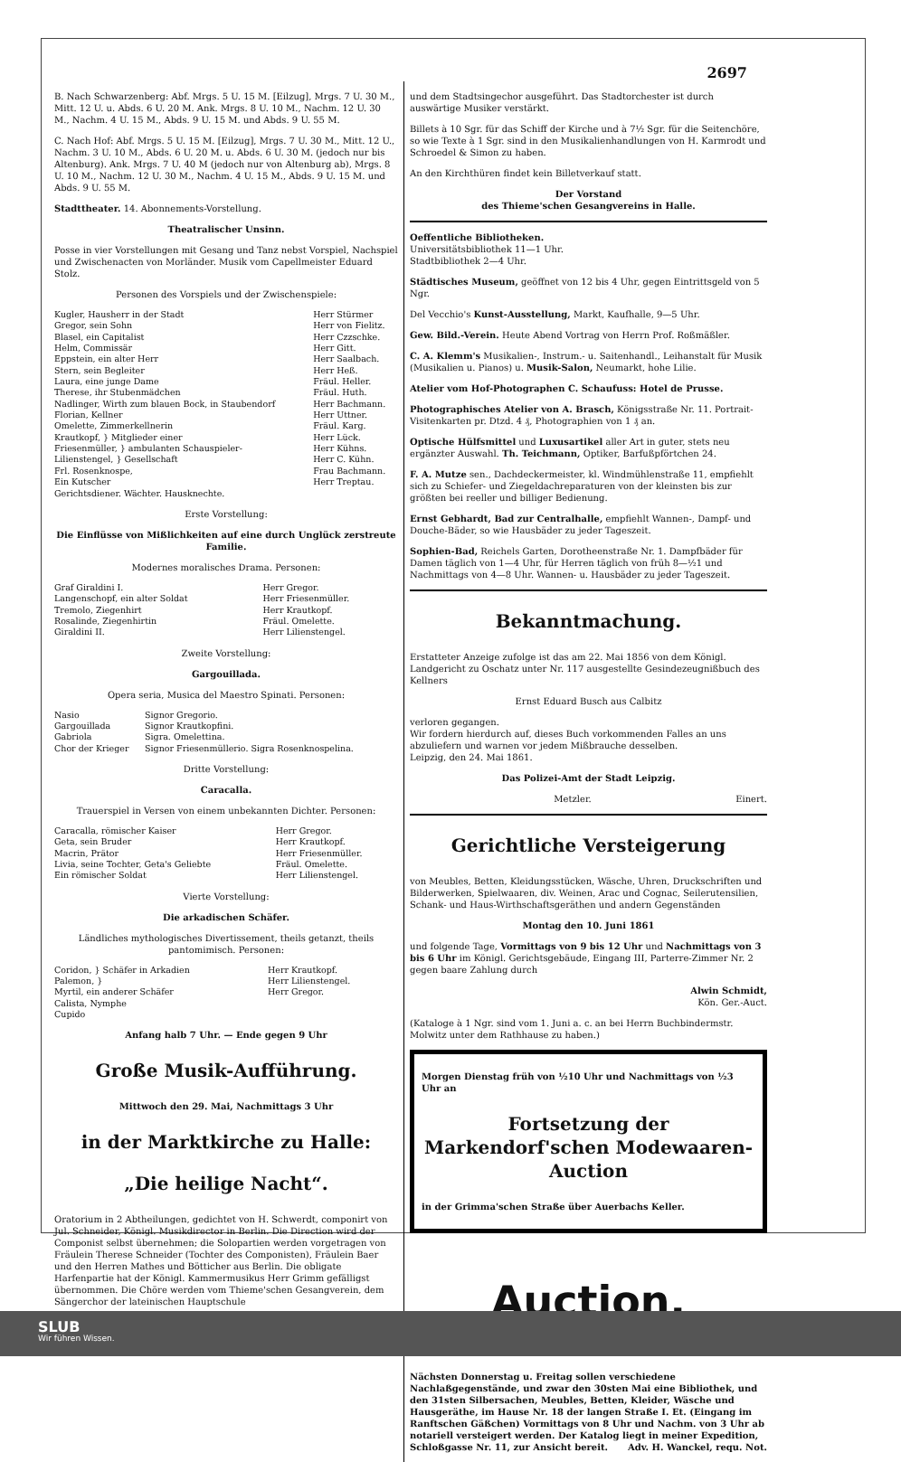2697
B. Nach Schwarzenberg: Abf. Mrgs. 5 U. 15 M. [Eilzug], Mrgs. 7 U. 30 M., Mitt. 12 U. u. Abds. 6 U. 20 M. Ank. Mrgs. 8 U. 10 M., Nachm. 12 U. 30 M., Nachm. 4 U. 15 M., Abds. 9 U. 15 M. und Abds. 9 U. 55 M.
C. Nach Hof: Abf. Mrgs. 5 U. 15 M. [Eilzug], Mrgs. 7 U. 30 M., Mitt. 12 U., Nachm. 3 U. 10 M., Abds. 6 U. 20 M. u. Abds. 6 U. 30 M. (jedoch nur bis Altenburg). Ank. Mrgs. 7 U. 40 M (jedoch nur von Altenburg ab), Mrgs. 8 U. 10 M., Nachm. 12 U. 30 M., Nachm. 4 U. 15 M., Abds. 9 U. 15 M. und Abds. 9 U. 55 M.
Stadttheater. 14. Abonnements-Vorstellung.
Theatralischer Unsinn.
Posse in vier Vorstellungen mit Gesang und Tanz nebst Vorspiel, Nachspiel und Zwischenacten von Morländer. Musik vom Capellmeister Eduard Stolz.
Personen des Vorspiels und der Zwischenspiele:
| Kugler, Hausherr in der Stadt | Herr Stürmer |
| Gregor, sein Sohn | Herr von Fielitz. |
| Blasel, ein Capitalist | Herr Czzschke. |
| Helm, Commissär | Herr Gitt. |
| Eppstein, ein alter Herr | Herr Saalbach. |
| Stern, sein Begleiter | Herr Heß. |
| Laura, eine junge Dame | Fräul. Heller. |
| Therese, ihr Stubenmädchen | Fräul. Huth. |
| Nadlinger, Wirth zum blauen Bock, in Staubendorf | Herr Bachmann. |
| Florian, Kellner | Herr Uttner. |
| Omelette, Zimmerkellnerin | Fräul. Karg. |
| Krautkopf, } Mitglieder einer | Herr Lück. |
| Friesenmüller, } ambulanten Schauspieler- | Herr Kühns. |
| Lilienstengel, } Gesellschaft | Herr C. Kühn. |
| Frl. Rosenknospe, | Frau Bachmann. |
| Ein Kutscher | Herr Treptau. |
| Gerichtsdiener. Wächter. Hausknechte. | |
Erste Vorstellung:
Die Einflüsse von Mißlichkeiten auf eine durch Unglück zerstreute Familie.
Modernes moralisches Drama. Personen:
| Graf Giraldini I. | Herr Gregor. |
| Langenschopf, ein alter Soldat | Herr Friesenmüller. |
| Tremolo, Ziegenhirt | Herr Krautkopf. |
| Rosalinde, Ziegenhirtin | Fräul. Omelette. |
| Giraldini II. | Herr Lilienstengel. |
Zweite Vorstellung:
Gargouillada.
Opera seria, Musica del Maestro Spinati. Personen:
| Nasio | Signor Gregorio. |
| Gargouillada | Signor Krautkopfini. |
| Gabriola | Sigra. Omelettina. |
| Chor der Krieger | Signor Friesenmüllerio. Sigra Rosenknospelina. |
Dritte Vorstellung:
Caracalla.
Trauerspiel in Versen von einem unbekannten Dichter. Personen:
| Caracalla, römischer Kaiser | Herr Gregor. |
| Geta, sein Bruder | Herr Krautkopf. |
| Macrin, Prätor | Herr Friesenmüller. |
| Livia, seine Tochter, Geta's Geliebte | Fräul. Omelette. |
| Ein römischer Soldat | Herr Lilienstengel. |
Vierte Vorstellung:
Die arkadischen Schäfer.
Ländliches mythologisches Divertissement, theils getanzt, theils pantomimisch. Personen:
| Coridon, } Schäfer in Arkadien | Herr Krautkopf. |
| Palemon, } | Herr Lilienstengel. |
| Myrtil, ein anderer Schäfer | Herr Gregor. |
| Calista, Nymphe | |
| Cupido | |
Anfang halb 7 Uhr. — Ende gegen 9 Uhr
Große Musik-Aufführung.
Mittwoch den 29. Mai, Nachmittags 3 Uhr
in der Marktkirche zu Halle:
„Die heilige Nacht“.
Oratorium in 2 Abtheilungen, gedichtet von H. Schwerdt, componirt von Jul. Schneider, Königl. Musikdirector in Berlin. Die Direction wird der Componist selbst übernehmen; die Solopartien werden vorgetragen von Fräulein Therese Schneider (Tochter des Componisten), Fräulein Baer und den Herren Mathes und Bötticher aus Berlin. Die obligate Harfenpartie hat der Königl. Kammermusikus Herr Grimm gefälligst übernommen. Die Chöre werden vom Thieme'schen Gesangverein, dem Sängerchor der lateinischen Hauptschule
und dem Stadtsingechor ausgeführt. Das Stadtorchester ist durch auswärtige Musiker verstärkt.
Billets à 10 Sgr. für das Schiff der Kirche und à 7½ Sgr. für die Seitenchöre, so wie Texte à 1 Sgr. sind in den Musikalienhandlungen von H. Karmrodt und Schroedel & Simon zu haben.
An den Kirchthüren findet kein Billetverkauf statt.
Der Vorstand
des Thieme'schen Gesangvereins in Halle.
Oeffentliche Bibliotheken.
Universitätsbibliothek 11—1 Uhr.
Stadtbibliothek 2—4 Uhr.
Städtisches Museum, geöffnet von 12 bis 4 Uhr, gegen Eintrittsgeld von 5 Ngr.
Del Vecchio's Kunst-Ausstellung, Markt, Kaufhalle, 9—5 Uhr.
Gew. Bild.-Verein. Heute Abend Vortrag von Herrn Prof. Roßmäßler.
C. A. Klemm's Musikalien-, Instrum.- u. Saitenhandl., Leihanstalt für Musik (Musikalien u. Pianos) u. Musik-Salon, Neumarkt, hohe Lilie.
Atelier vom Hof-Photographen C. Schaufuss: Hotel de Prusse.
Photographisches Atelier von A. Brasch, Königsstraße Nr. 11. Portrait-Visitenkarten pr. Dtzd. 4 ₰, Photographien von 1 ₰ an.
Optische Hülfsmittel und Luxusartikel aller Art in guter, stets neu ergänzter Auswahl. Th. Teichmann, Optiker, Barfußpförtchen 24.
F. A. Mutze sen., Dachdeckermeister, kl. Windmühlenstraße 11, empfiehlt sich zu Schiefer- und Ziegeldachreparaturen von der kleinsten bis zur größten bei reeller und billiger Bedienung.
Ernst Gebhardt, Bad zur Centralhalle, empfiehlt Wannen-, Dampf- und Douche-Bäder, so wie Hausbäder zu jeder Tageszeit.
Sophien-Bad, Reichels Garten, Dorotheenstraße Nr. 1. Dampfbäder für Damen täglich von 1—4 Uhr, für Herren täglich von früh 8—½1 und Nachmittags von 4—8 Uhr. Wannen- u. Hausbäder zu jeder Tageszeit.
Bekanntmachung.
Erstatteter Anzeige zufolge ist das am 22. Mai 1856 von dem Königl. Landgericht zu Oschatz unter Nr. 117 ausgestellte Gesindezeugnißbuch des Kellners
Ernst Eduard Busch aus Calbitz
verloren gegangen.
Wir fordern hierdurch auf, dieses Buch vorkommenden Falles an uns abzuliefern und warnen vor jedem Mißbrauche desselben.
Leipzig, den 24. Mai 1861.
Das Polizei-Amt der Stadt Leipzig.
Metzler. Einert.
Gerichtliche Versteigerung
von Meubles, Betten, Kleidungsstücken, Wäsche, Uhren, Druckschriften und Bilderwerken, Spielwaaren, div. Weinen, Arac und Cognac, Seilerutensilien, Schank- und Haus-Wirthschaftsgeräthen und andern Gegenständen
Montag den 10. Juni 1861
und folgende Tage, Vormittags von 9 bis 12 Uhr und Nachmittags von 3 bis 6 Uhr im Königl. Gerichtsgebäude, Eingang III, Parterre-Zimmer Nr. 2 gegen baare Zahlung durch
Alwin Schmidt,
Kön. Ger.-Auct.
(Kataloge à 1 Ngr. sind vom 1. Juni a. c. an bei Herrn Buchbindermstr. Molwitz unter dem Rathhause zu haben.)
Morgen Dienstag früh von ½10 Uhr und Nachmittags von ½3 Uhr an
Fortsetzung der Markendorf'schen Modewaaren-Auction
in der Grimma'schen Straße über Auerbachs Keller.
Auction.
Nächsten Donnerstag u. Freitag sollen verschiedene Nachlaßgegenstände, und zwar den 30sten Mai eine Bibliothek, und den 31sten Silbersachen, Meubles, Betten, Kleider, Wäsche und Hausgeräthe, im Hause Nr. 18 der langen Straße I. Et. (Eingang im Ranftschen Gäßchen) Vormittags von 8 Uhr und Nachm. von 3 Uhr ab notariell versteigert werden. Der Katalog liegt in meiner Expedition, Schloßgasse Nr. 11, zur Ansicht bereit. Adv. H. Wanckel, requ. Not.
SLUB
Wir führen Wissen.